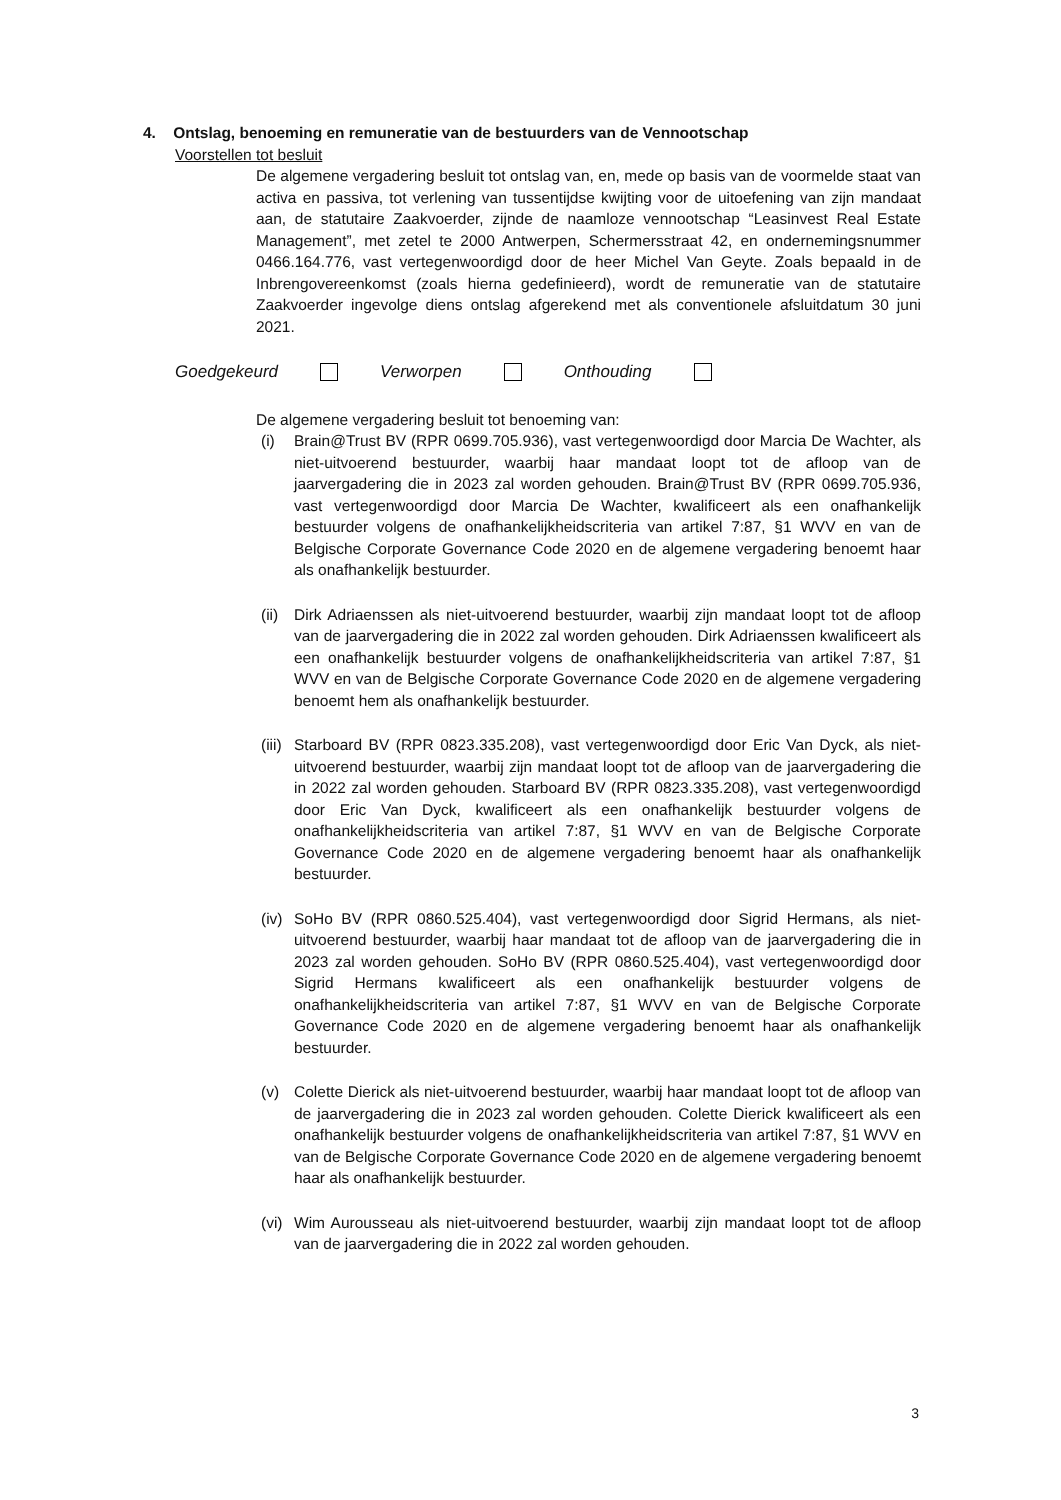4. Ontslag, benoeming en remuneratie van de bestuurders van de Vennootschap
Voorstellen tot besluit
De algemene vergadering besluit tot ontslag van, en, mede op basis van de voormelde staat van activa en passiva, tot verlening van tussentijdse kwijting voor de uitoefening van zijn mandaat aan, de statutaire Zaakvoerder, zijnde de naamloze vennootschap “Leasinvest Real Estate Management”, met zetel te 2000 Antwerpen, Schermersstraat 42, en ondernemingsnummer 0466.164.776, vast vertegenwoordigd door de heer Michel Van Geyte. Zoals bepaald in de Inbrengovereenkomst (zoals hierna gedefinieerd), wordt de remuneratie van de statutaire Zaakvoerder ingevolge diens ontslag afgerekend met als conventionele afsluitdatum 30 juni 2021.
Goedgekeurd Verworpen Onthouding
De algemene vergadering besluit tot benoeming van:
(i) Brain@Trust BV (RPR 0699.705.936), vast vertegenwoordigd door Marcia De Wachter, als niet-uitvoerend bestuurder, waarbij haar mandaat loopt tot de afloop van de jaarvergadering die in 2023 zal worden gehouden. Brain@Trust BV (RPR 0699.705.936, vast vertegenwoordigd door Marcia De Wachter, kwalificeert als een onafhankelijk bestuurder volgens de onafhankelijkheidscriteria van artikel 7:87, §1 WVV en van de Belgische Corporate Governance Code 2020 en de algemene vergadering benoemt haar als onafhankelijk bestuurder.
(ii) Dirk Adriaenssen als niet-uitvoerend bestuurder, waarbij zijn mandaat loopt tot de afloop van de jaarvergadering die in 2022 zal worden gehouden. Dirk Adriaenssen kwalificeert als een onafhankelijk bestuurder volgens de onafhankelijkheidscriteria van artikel 7:87, §1 WVV en van de Belgische Corporate Governance Code 2020 en de algemene vergadering benoemt hem als onafhankelijk bestuurder.
(iii) Starboard BV (RPR 0823.335.208), vast vertegenwoordigd door Eric Van Dyck, als niet-uitvoerend bestuurder, waarbij zijn mandaat loopt tot de afloop van de jaarvergadering die in 2022 zal worden gehouden. Starboard BV (RPR 0823.335.208), vast vertegenwoordigd door Eric Van Dyck, kwalificeert als een onafhankelijk bestuurder volgens de onafhankelijkheidscriteria van artikel 7:87, §1 WVV en van de Belgische Corporate Governance Code 2020 en de algemene vergadering benoemt haar als onafhankelijk bestuurder.
(iv) SoHo BV (RPR 0860.525.404), vast vertegenwoordigd door Sigrid Hermans, als niet-uitvoerend bestuurder, waarbij haar mandaat tot de afloop van de jaarvergadering die in 2023 zal worden gehouden. SoHo BV (RPR 0860.525.404), vast vertegenwoordigd door Sigrid Hermans kwalificeert als een onafhankelijk bestuurder volgens de onafhankelijkheidscriteria van artikel 7:87, §1 WVV en van de Belgische Corporate Governance Code 2020 en de algemene vergadering benoemt haar als onafhankelijk bestuurder.
(v) Colette Dierick als niet-uitvoerend bestuurder, waarbij haar mandaat loopt tot de afloop van de jaarvergadering die in 2023 zal worden gehouden. Colette Dierick kwalificeert als een onafhankelijk bestuurder volgens de onafhankelijkheidscriteria van artikel 7:87, §1 WVV en van de Belgische Corporate Governance Code 2020 en de algemene vergadering benoemt haar als onafhankelijk bestuurder.
(vi) Wim Aurousseau als niet-uitvoerend bestuurder, waarbij zijn mandaat loopt tot de afloop van de jaarvergadering die in 2022 zal worden gehouden.
3